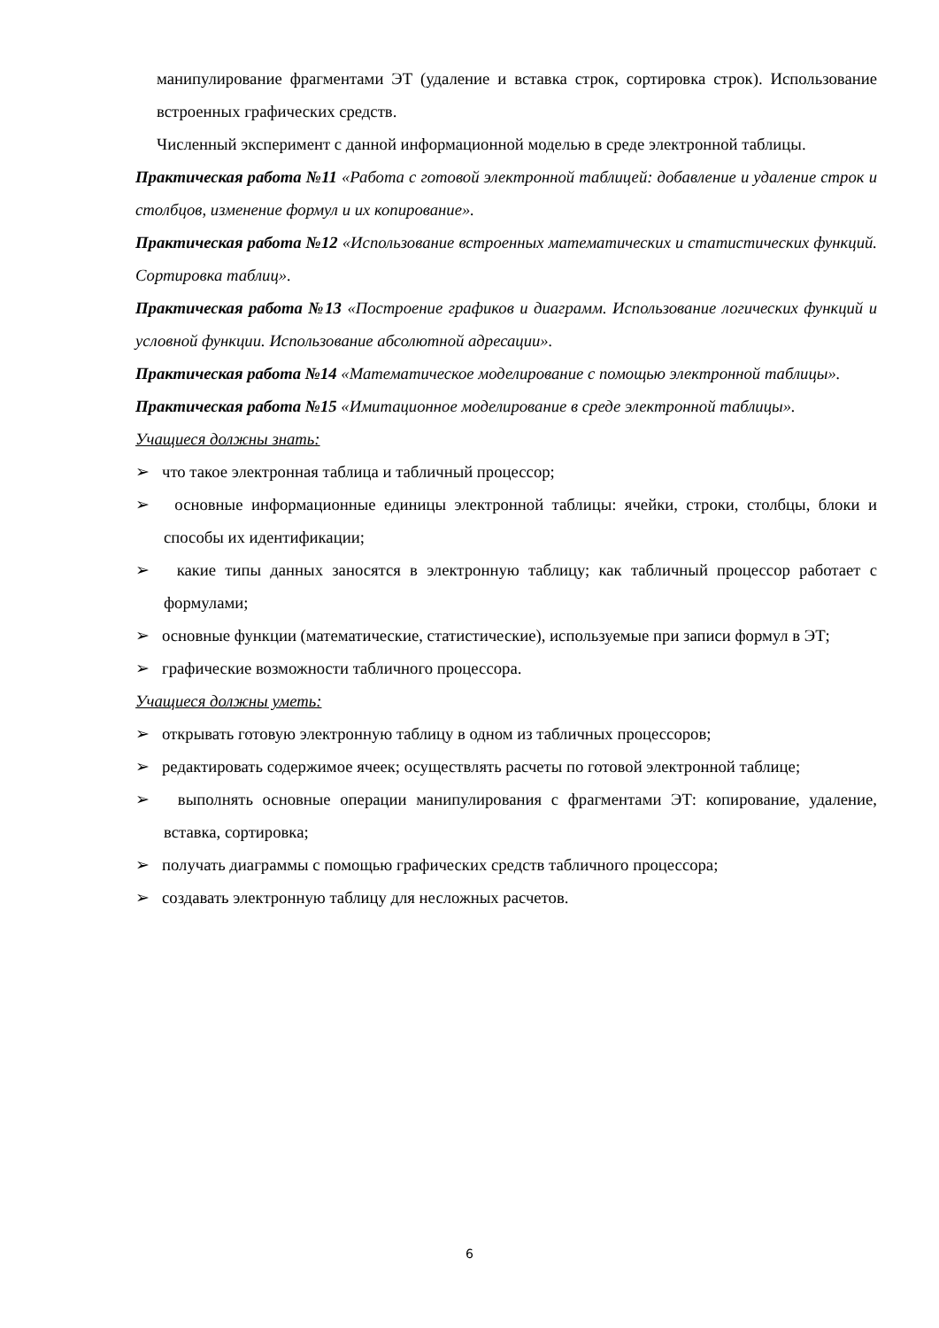манипулирование фрагментами ЭТ (удаление и вставка строк, сортировка строк). Использование встроенных графических средств.
Численный эксперимент с данной информационной моделью в среде электронной таблицы.
Практическая работа №11 «Работа с готовой электронной таблицей: добавление и удаление строк и столбцов, изменение формул и их копирование».
Практическая работа №12 «Использование встроенных математических и статистических функций. Сортировка таблиц».
Практическая работа №13 «Построение графиков и диаграмм. Использование логических функций и условной функции. Использование абсолютной адресации».
Практическая работа №14 «Математическое моделирование с помощью электронной таблицы».
Практическая работа №15 «Имитационное моделирование в среде электронной таблицы».
Учащиеся должны знать:
➢ что такое электронная таблица и табличный процессор;
➢ основные информационные единицы электронной таблицы: ячейки, строки, столбцы, блоки и способы их идентификации;
➢ какие типы данных заносятся в электронную таблицу; как табличный процессор работает с формулами;
➢ основные функции (математические, статистические), используемые при записи формул в ЭТ;
➢ графические возможности табличного процессора.
Учащиеся должны уметь:
➢ открывать готовую электронную таблицу в одном из табличных процессоров;
➢ редактировать содержимое ячеек; осуществлять расчеты по готовой электронной таблице;
➢ выполнять основные операции манипулирования с фрагментами ЭТ: копирование, удаление, вставка, сортировка;
➢ получать диаграммы с помощью графических средств табличного процессора;
➢ создавать электронную таблицу для несложных расчетов.
6